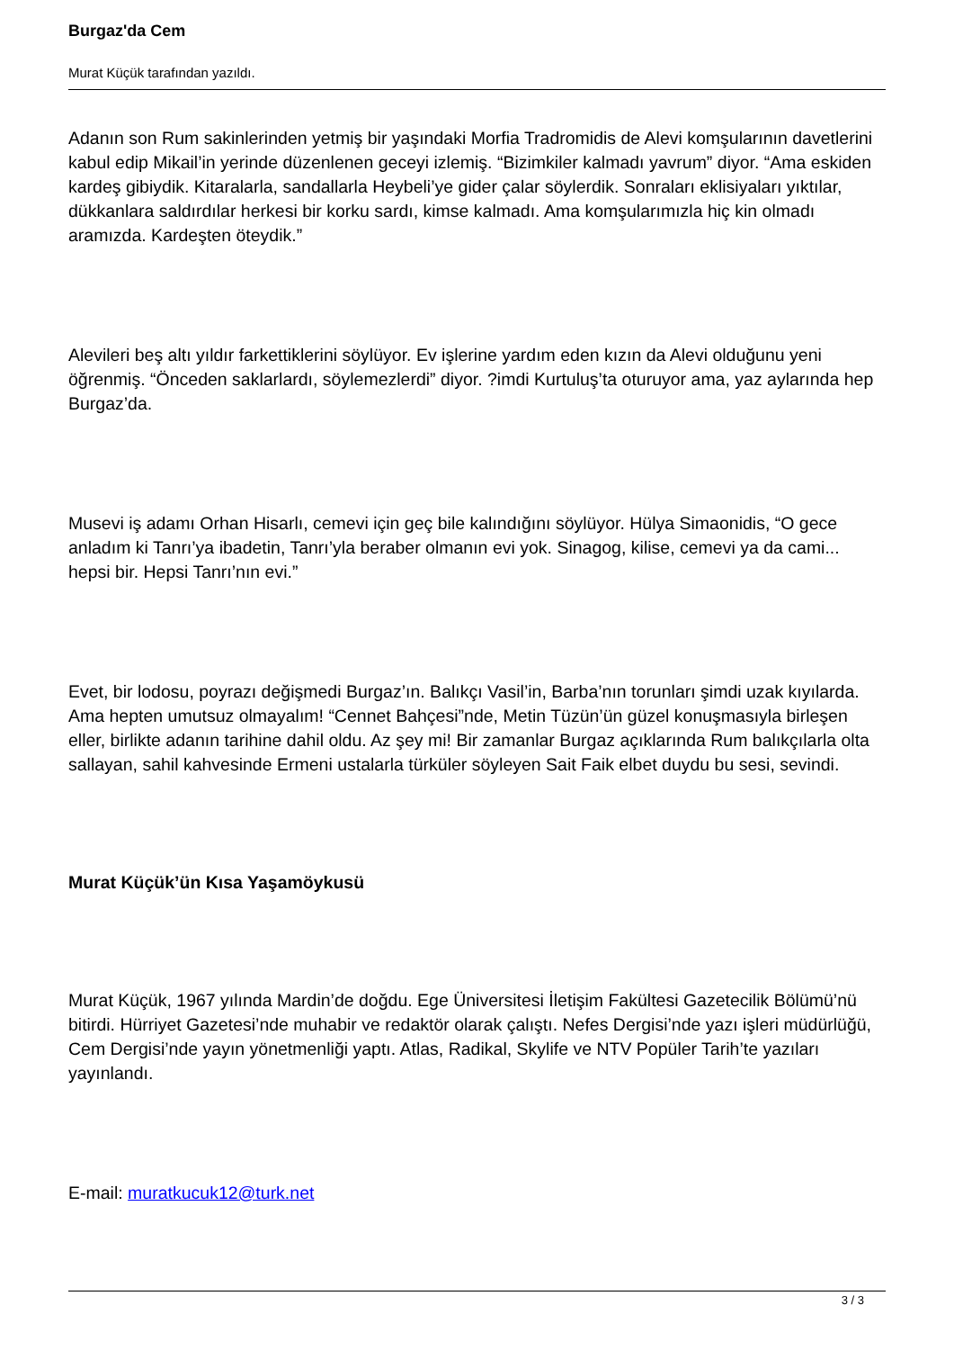Burgaz'da Cem
Murat Küçük tarafından yazıldı.
Adanın son Rum sakinlerinden yetmiş bir yaşındaki Morfia Tradromidis de Alevi komşularının davetlerini kabul edip Mikail’in yerinde düzenlenen geceyi izlemiş. “Bizimkiler kalmadı yavrum” diyor. “Ama eskiden kardeş gibiydik. Kitaralarla, sandallarla Heybeli’ye gider çalar söylerdik. Sonraları eklisiyaları yıktılar, dükkanlara saldırdılar herkesi bir korku sardı, kimse kalmadı. Ama komşularımızla hiç kin olmadı aramızda. Kardeşten öteydik.”
Alevileri beş altı yıldır farkettiklerini söylüyor. Ev işlerine yardım eden kızın da Alevi olduğunu yeni öğrenmiş. “Önceden saklarlardı, söylemezlerdi” diyor. ?imdi Kurtuluş’ta oturuyor ama, yaz aylarında hep Burgaz’da.
Musevi iş adamı Orhan Hisarlı, cemevi için geç bile kalındığını söylüyor. Hülya Simaonidis, “O gece anladım ki Tanrı’ya ibadetin, Tanrı’yla beraber olmanın evi yok. Sinagog, kilise, cemevi ya da cami... hepsi bir. Hepsi Tanrı’nın evi.”
Evet, bir lodosu, poyrazı değişmedi Burgaz’ın. Balıkçı Vasil’in, Barba’nın torunları şimdi uzak kıyılarda. Ama hepten umutsuz olmayalım! “Cennet Bahçesi”nde, Metin Tüzün’ün güzel konuşmasıyla birleşen eller, birlikte adanın tarihine dahil oldu. Az şey mi! Bir zamanlar Burgaz açıklarında Rum balıkçılarla olta sallayan, sahil kahvesinde Ermeni ustalarla türküler söyleyen Sait Faik elbet duydu bu sesi, sevindi.
Murat Küçük’ün Kısa Yaşamöykusü
Murat Küçük, 1967 yılında Mardin’de doğdu. Ege Üniversitesi İletişim Fakültesi Gazetecilik Bölümü’nü bitirdi. Hürriyet Gazetesi’nde muhabir ve redaktör olarak çalıştı. Nefes Dergisi’nde yazı işleri müdürlüğü, Cem Dergisi’nde yayın yönetmenliği yaptı. Atlas, Radikal, Skylife ve NTV Popüler Tarih’te yazıları yayınlandı.
E-mail: muratkucuk12@turk.net
3 / 3